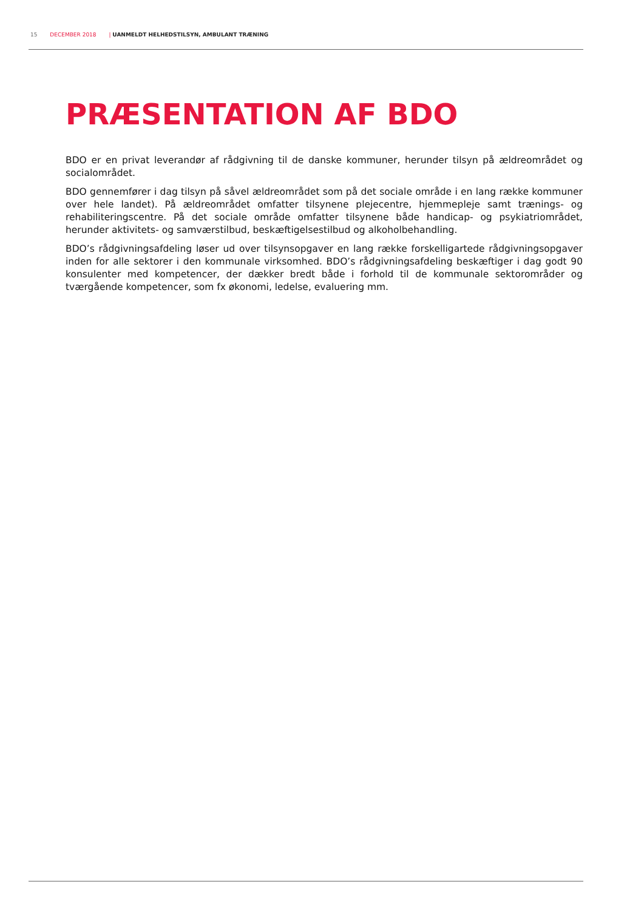15 DECEMBER 2018 | UANMELDT HELHEDSTILSYN, AMBULANT TRÆNING
PRÆSENTATION AF BDO
BDO er en privat leverandør af rådgivning til de danske kommuner, herunder tilsyn på ældreområdet og socialområdet.
BDO gennemfører i dag tilsyn på såvel ældreområdet som på det sociale område i en lang række kommuner over hele landet). På ældreområdet omfatter tilsynene plejecentre, hjemmepleje samt trænings- og rehabiliteringscentre. På det sociale område omfatter tilsynene både handicap- og psykiatriområdet, herunder aktivitets- og samværstilbud, beskæftigelsestilbud og alkoholbehandling.
BDO’s rådgivningsafdeling løser ud over tilsynsopgaver en lang række forskelligartede rådgivningsopgaver inden for alle sektorer i den kommunale virksomhed. BDO’s rådgivningsafdeling beskæftiger i dag godt 90 konsulenter med kompetencer, der dækker bredt både i forhold til de kommunale sektorområder og tværgående kompetencer, som fx økonomi, ledelse, evaluering mm.